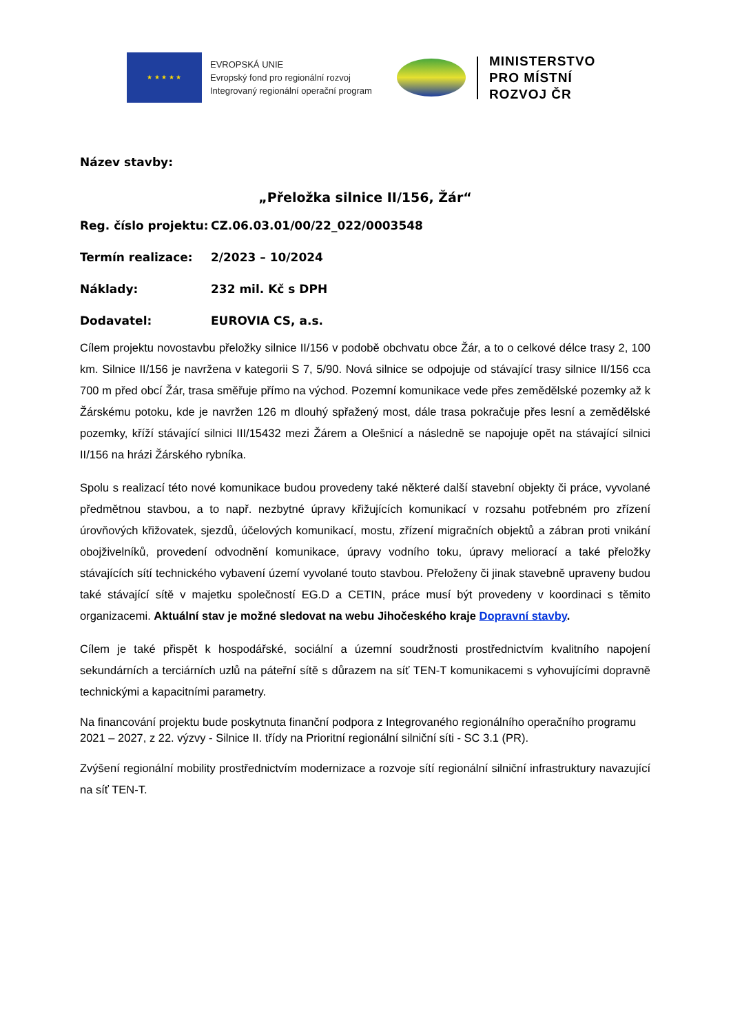★ ★ ★ ★ ★
EVROPSKÁ UNIE
Evropský fond pro regionální rozvoj
Integrovaný regionální operační program
MINISTERSTVO
PRO MÍSTNÍ
ROZVOJ ČR
Název stavby:
„Přeložka silnice II/156, Žár“
Reg. číslo projektu: CZ.06.03.01/00/22_022/0003548
Termín realizace: 2/2023 – 10/2024
Náklady: 232 mil. Kč s DPH
Dodavatel: EUROVIA CS, a.s.
Cílem projektu novostavbu přeložky silnice II/156 v podobě obchvatu obce Žár, a to o celkové délce trasy 2, 100 km. Silnice II/156 je navržena v kategorii S 7, 5/90. Nová silnice se odpojuje od stávající trasy silnice II/156 cca 700 m před obcí Žár, trasa směřuje přímo na východ. Pozemní komunikace vede přes zemědělské pozemky až k Žárskému potoku, kde je navržen 126 m dlouhý spřažený most, dále trasa pokračuje přes lesní a zemědělské pozemky, kříží stávající silnici III/15432 mezi Žárem a Olešnicí a následně se napojuje opět na stávající silnici II/156 na hrázi Žárského rybníka.
Spolu s realizací této nové komunikace budou provedeny také některé další stavební objekty či práce, vyvolané předmětnou stavbou, a to např. nezbytné úpravy křižujících komunikací v rozsahu potřebném pro zřízení úrovňových křižovatek, sjezdů, účelových komunikací, mostu, zřízení migračních objektů a zábran proti vnikání obojživelníků, provedení odvodnění komunikace, úpravy vodního toku, úpravy meliorací a také přeložky stávajících sítí technického vybavení území vyvolané touto stavbou. Přeloženy či jinak stavebně upraveny budou také stávající sítě v majetku společností EG.D a CETIN, práce musí být provedeny v koordinaci s těmito organizacemi. Aktuální stav je možné sledovat na webu Jihočeského kraje Dopravní stavby.
Cílem je také přispět k hospodářské, sociální a územní soudržnosti prostřednictvím kvalitního napojení sekundárních a terciárních uzlů na páteřní sítě s důrazem na síť TEN-T komunikacemi s vyhovujícími dopravně technickými a kapacitními parametry.
Na financování projektu bude poskytnuta finanční podpora z Integrovaného regionálního operačního programu 2021 – 2027, z 22. výzvy - Silnice II. třídy na Prioritní regionální silniční síti - SC 3.1 (PR).
Zvýšení regionální mobility prostřednictvím modernizace a rozvoje sítí regionální silniční infrastruktury navazující na síť TEN-T.